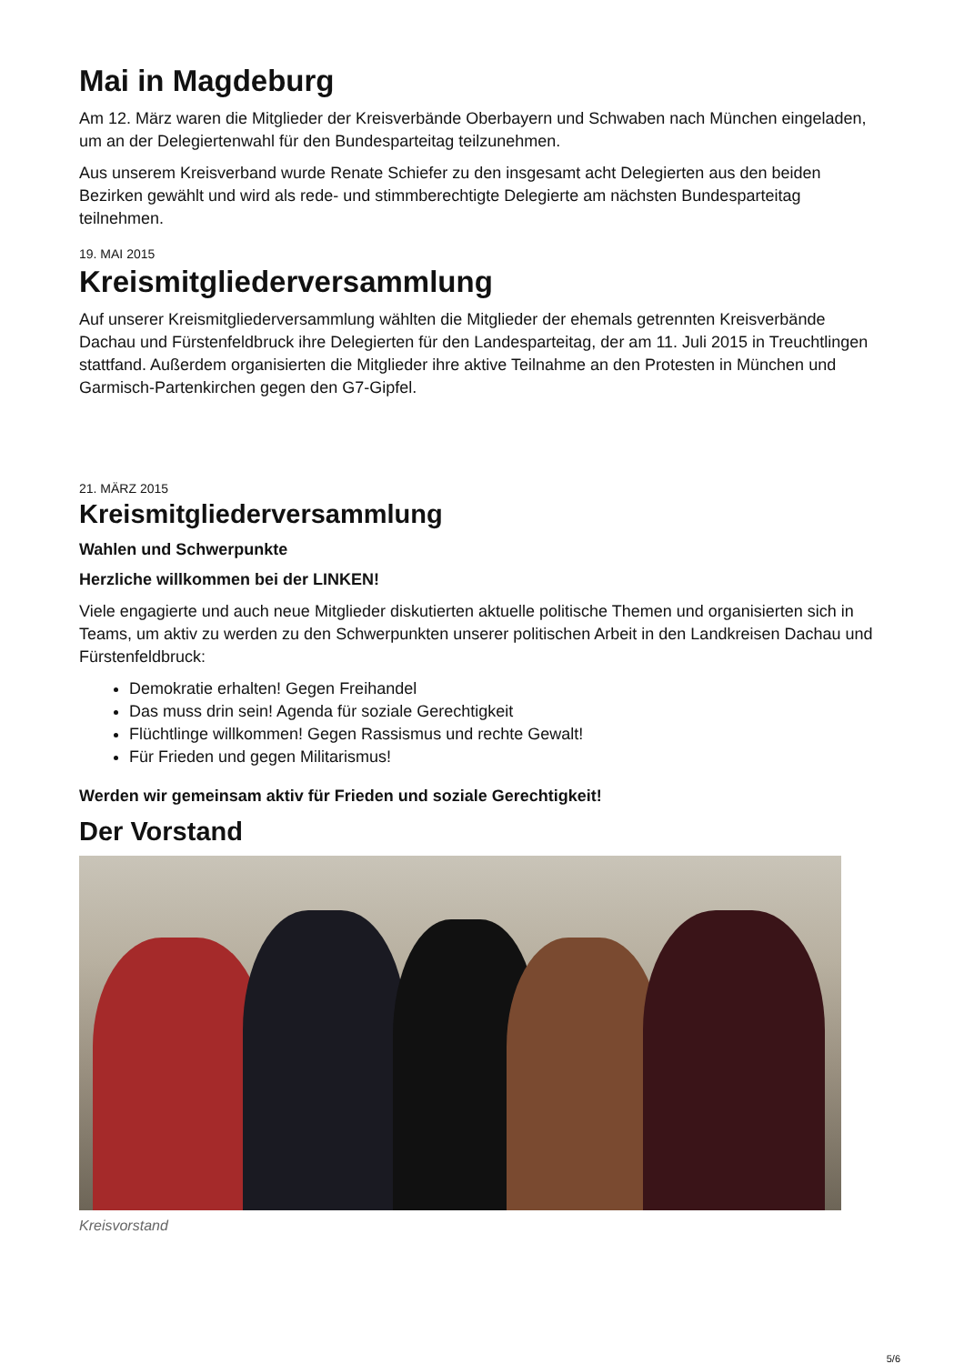Mai in Magdeburg
Am 12. März waren die Mitglieder der Kreisverbände Oberbayern und Schwaben nach München eingeladen, um an der Delegiertenwahl für den Bundesparteitag teilzunehmen.
Aus unserem Kreisverband wurde Renate Schiefer zu den insgesamt acht Delegierten aus den beiden Bezirken gewählt und wird als rede- und stimmberechtigte Delegierte am nächsten Bundesparteitag teilnehmen.
19. MAI 2015
Kreismitgliederversammlung
Auf unserer Kreismitgliederversammlung wählten die Mitglieder der ehemals getrennten Kreisverbände Dachau und Fürstenfeldbruck ihre Delegierten für den Landesparteitag, der am 11. Juli 2015 in Treuchtlingen stattfand. Außerdem organisierten die Mitglieder ihre aktive Teilnahme an den Protesten in München und Garmisch-Partenkirchen gegen den G7-Gipfel.
21. MÄRZ 2015
Kreismitgliederversammlung
Wahlen und Schwerpunkte
Herzliche willkommen bei der LINKEN!
Viele engagierte und auch neue Mitglieder diskutierten aktuelle politische Themen und organisierten sich in Teams, um aktiv zu werden zu den Schwerpunkten unserer politischen Arbeit in den Landkreisen Dachau und Fürstenfeldbruck:
Demokratie erhalten! Gegen Freihandel
Das muss drin sein! Agenda für soziale Gerechtigkeit
Flüchtlinge willkommen! Gegen Rassismus und rechte Gewalt!
Für Frieden und gegen Militarismus!
Werden wir gemeinsam aktiv für Frieden und soziale Gerechtigkeit!
Der Vorstand
Kreisvorstand
5/6